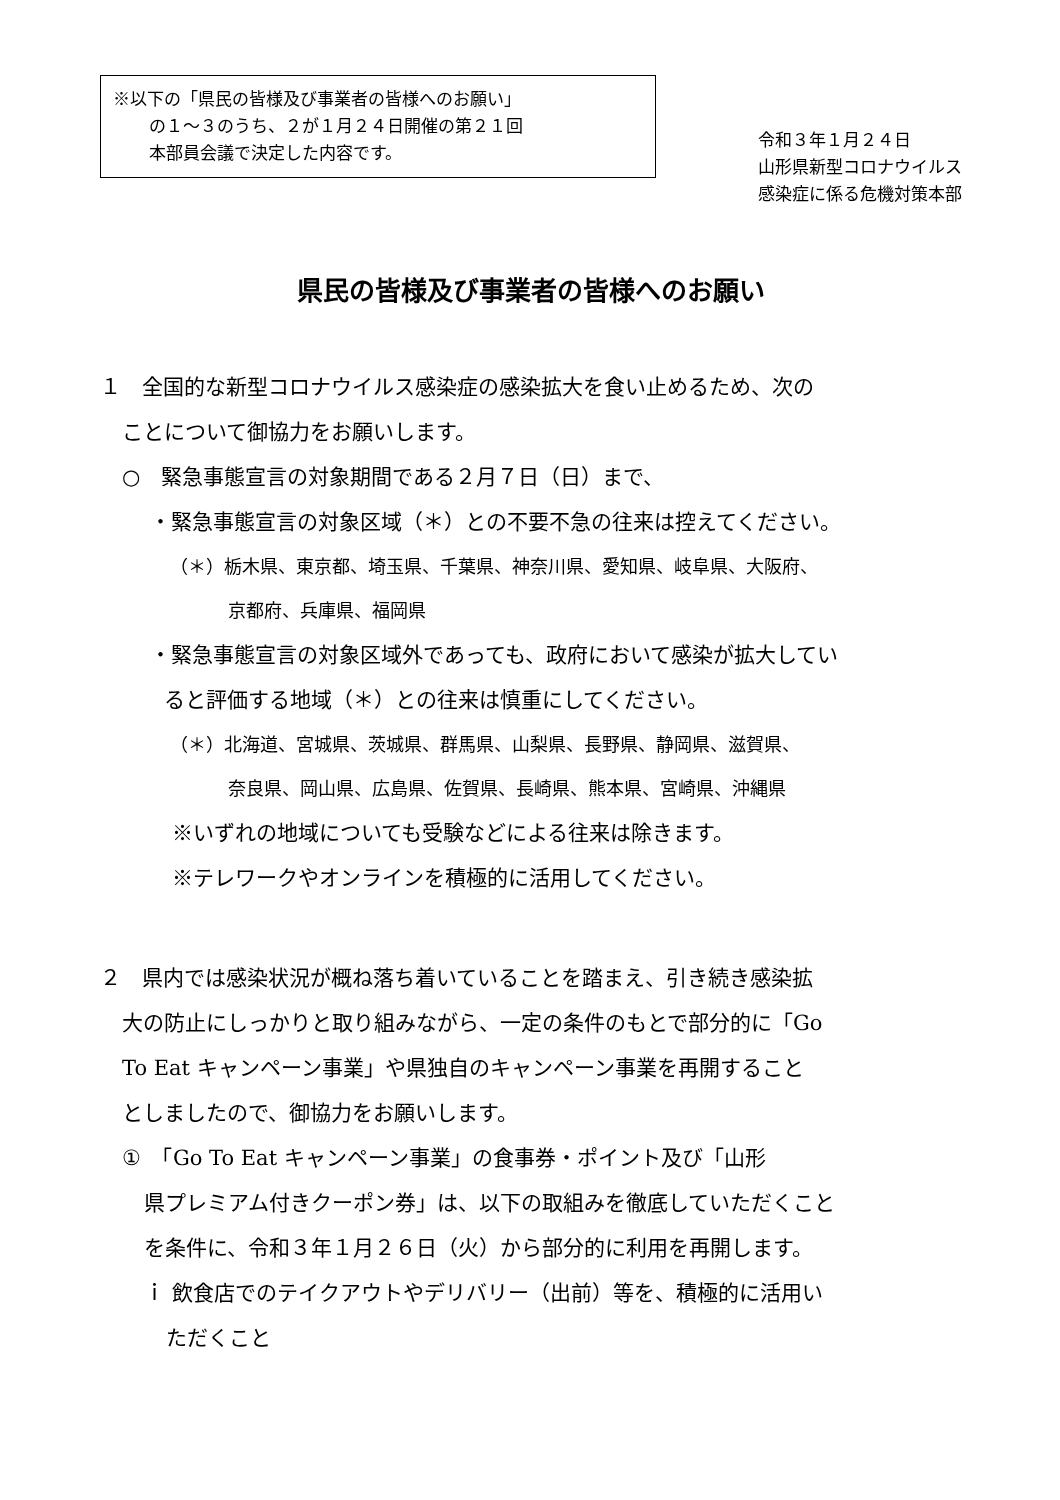※以下の「県民の皆様及び事業者の皆様へのお願い」
の１～３のうち、２が１月２４日開催の第２１回
本部員会議で決定した内容です。
令和３年１月２４日
山形県新型コロナウイルス
感染症に係る危機対策本部
県民の皆様及び事業者の皆様へのお願い
１　全国的な新型コロナウイルス感染症の感染拡大を食い止めるため、次の
ことについて御協力をお願いします。
○　緊急事態宣言の対象期間である２月７日（日）まで、
・緊急事態宣言の対象区域（＊）との不要不急の往来は控えてください。
（＊）栃木県、東京都、埼玉県、千葉県、神奈川県、愛知県、岐阜県、大阪府、
京都府、兵庫県、福岡県
・緊急事態宣言の対象区域外であっても、政府において感染が拡大してい
ると評価する地域（＊）との往来は慎重にしてください。
（＊）北海道、宮城県、茨城県、群馬県、山梨県、長野県、静岡県、滋賀県、
奈良県、岡山県、広島県、佐賀県、長崎県、熊本県、宮崎県、沖縄県
※いずれの地域についても受験などによる往来は除きます。
※テレワークやオンラインを積極的に活用してください。
２　県内では感染状況が概ね落ち着いていることを踏まえ、引き続き感染拡
大の防止にしっかりと取り組みながら、一定の条件のもとで部分的に「Go
To Eat キャンペーン事業」や県独自のキャンペーン事業を再開すること
としましたので、御協力をお願いします。
①　「Go To Eat キャンペーン事業」の食事券・ポイント及び「山形
県プレミアム付きクーポン券」は、以下の取組みを徹底していただくこと
を条件に、令和３年１月２６日（火）から部分的に利用を再開します。
ｉ 飲食店でのテイクアウトやデリバリー（出前）等を、積極的に活用い
ただくこと